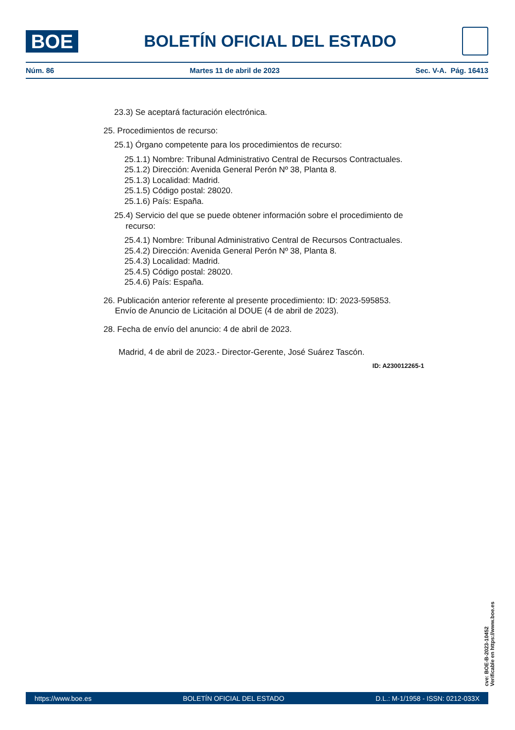BOE
BOLETÍN OFICIAL DEL ESTADO
Núm. 86 Martes 11 de abril de 2023 Sec. V-A. Pág. 16413
23.3) Se aceptará facturación electrónica.
25. Procedimientos de recurso:
25.1) Órgano competente para los procedimientos de recurso:
25.1.1) Nombre: Tribunal Administrativo Central de Recursos Contractuales.
25.1.2) Dirección: Avenida General Perón Nº 38, Planta 8.
25.1.3) Localidad: Madrid.
25.1.5) Código postal: 28020.
25.1.6) País: España.
25.4) Servicio del que se puede obtener información sobre el procedimiento de
recurso:
25.4.1) Nombre: Tribunal Administrativo Central de Recursos Contractuales.
25.4.2) Dirección: Avenida General Perón Nº 38, Planta 8.
25.4.3) Localidad: Madrid.
25.4.5) Código postal: 28020.
25.4.6) País: España.
26. Publicación anterior referente al presente procedimiento: ID: 2023-595853.
Envío de Anuncio de Licitación al DOUE (4 de abril de 2023).
28. Fecha de envío del anuncio: 4 de abril de 2023.
Madrid, 4 de abril de 2023.- Director-Gerente, José Suárez Tascón.
ID: A230012265-1
cve: BOE-B-2023-10452
Verificable en https://www.boe.es
https://www.boe.es BOLETÍN OFICIAL DEL ESTADO D.L.: M-1/1958 - ISSN: 0212-033X